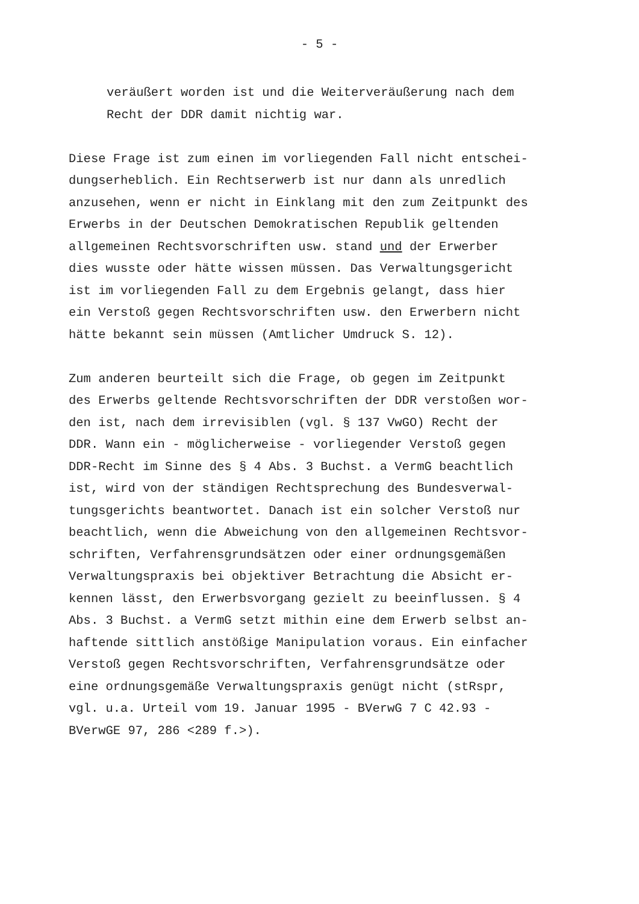- 5 -
veräußert worden ist und die Weiterveräußerung nach dem Recht der DDR damit nichtig war.
Diese Frage ist zum einen im vorliegenden Fall nicht entschei- dungserheblich. Ein Rechtserwerb ist nur dann als unredlich anzusehen, wenn er nicht in Einklang mit den zum Zeitpunkt des Erwerbs in der Deutschen Demokratischen Republik geltenden allgemeinen Rechtsvorschriften usw. stand und der Erwerber dies wusste oder hätte wissen müssen. Das Verwaltungsgericht ist im vorliegenden Fall zu dem Ergebnis gelangt, dass hier ein Verstoß gegen Rechtsvorschriften usw. den Erwerbern nicht hätte bekannt sein müssen (Amtlicher Umdruck S. 12).
Zum anderen beurteilt sich die Frage, ob gegen im Zeitpunkt des Erwerbs geltende Rechtsvorschriften der DDR verstoßen wor- den ist, nach dem irrevisiblen (vgl. § 137 VwGO) Recht der DDR. Wann ein - möglicherweise - vorliegender Verstoß gegen DDR-Recht im Sinne des § 4 Abs. 3 Buchst. a VermG beachtlich ist, wird von der ständigen Rechtsprechung des Bundesverwal- tungsgerichts beantwortet. Danach ist ein solcher Verstoß nur beachtlich, wenn die Abweichung von den allgemeinen Rechtsvor- schriften, Verfahrensgrundsätzen oder einer ordnungsgemäßen Verwaltungspraxis bei objektiver Betrachtung die Absicht er- kennen lässt, den Erwerbsvorgang gezielt zu beeinflussen. § 4 Abs. 3 Buchst. a VermG setzt mithin eine dem Erwerb selbst an- haftende sittlich anstößige Manipulation voraus. Ein einfacher Verstoß gegen Rechtsvorschriften, Verfahrensgrundsätze oder eine ordnungsgemäße Verwaltungspraxis genügt nicht (stRspr, vgl. u.a. Urteil vom 19. Januar 1995 - BVerwG 7 C 42.93 - BVerwGE 97, 286 <289 f.>).